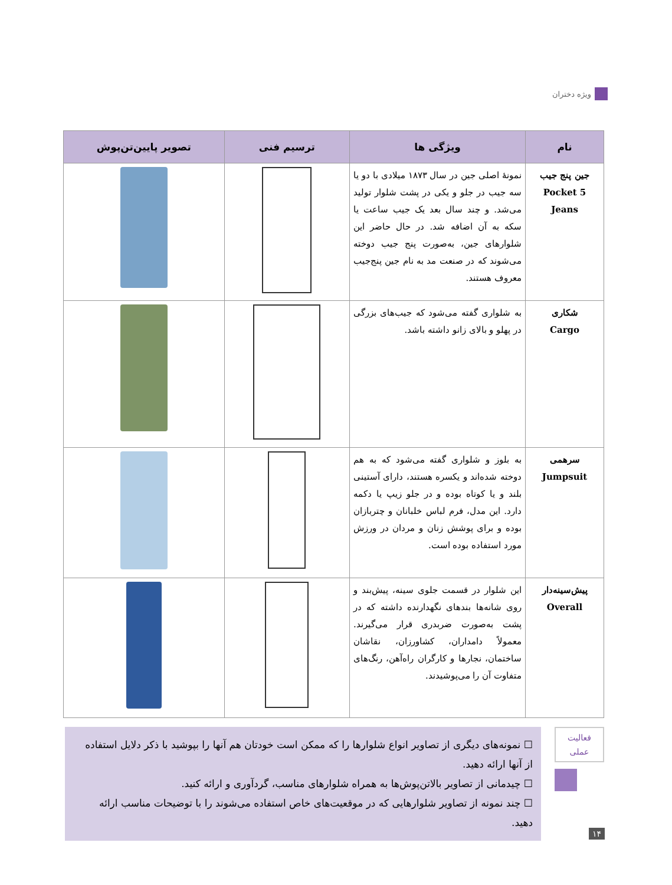ویژه دختران
| نام | ویژگی ها | ترسیم فنی | تصویر پایین‌تن‌پوش |
| --- | --- | --- | --- |
| جین پنج جیب 5 Pocket Jeans | نمونهٔ اصلی جین در سال ۱۸۷۳ میلادی با دو یا سه جیب در جلو و یکی در پشت شلوار تولید می‌شد. و چند سال بعد یک جیب ساعت یا سکه به آن اضافه شد. در حال حاضر این شلوارهای جین، به‌صورت پنج جیب دوخته می‌شوند که در صنعت مد به نام جین پنج‌جیب معروف هستند. | | |
| شکاری Cargo | به شلواری گفته می‌شود که جیب‌های بزرگی در پهلو و بالای زانو داشته باشد. | | |
| سرهمی Jumpsuit | به بلوز و شلواری گفته می‌شود که به هم دوخته شده‌اند و یکسره هستند، دارای آستینی بلند و یا کوتاه بوده و در جلو زیپ یا دکمه دارد. این مدل، فرم لباس خلبانان و چتربازان بوده و برای پوشش زنان و مردان در ورزش مورد استفاده بوده است. | | |
| پیش‌سینه‌دار Overall | این شلوار در قسمت جلوی سینه، پیش‌بند و روی شانه‌ها بندهای نگهدارنده داشته که در پشت به‌صورت ضربدری قرار می‌گیرند. معمولاً دامداران، کشاورزان، نقاشان ساختمان، نجارها و کارگران راه‌آهن، رنگ‌های متفاوت آن را می‌پوشیدند. | | |
فعالیت
عملی
☐ نمونه‌های دیگری از تصاویر انواع شلوارها را که ممکن است خودتان هم آنها را بپوشید با ذکر دلایل استفاده از آنها ارائه دهید.
☐ چیدمانی از تصاویر بالاتن‌پوش‌ها به همراه شلوارهای مناسب، گردآوری و ارائه کنید.
☐ چند نمونه از تصاویر شلوارهایی که در موقعیت‌های خاص استفاده می‌شوند را با توضیحات مناسب ارائه دهید.
۱۴